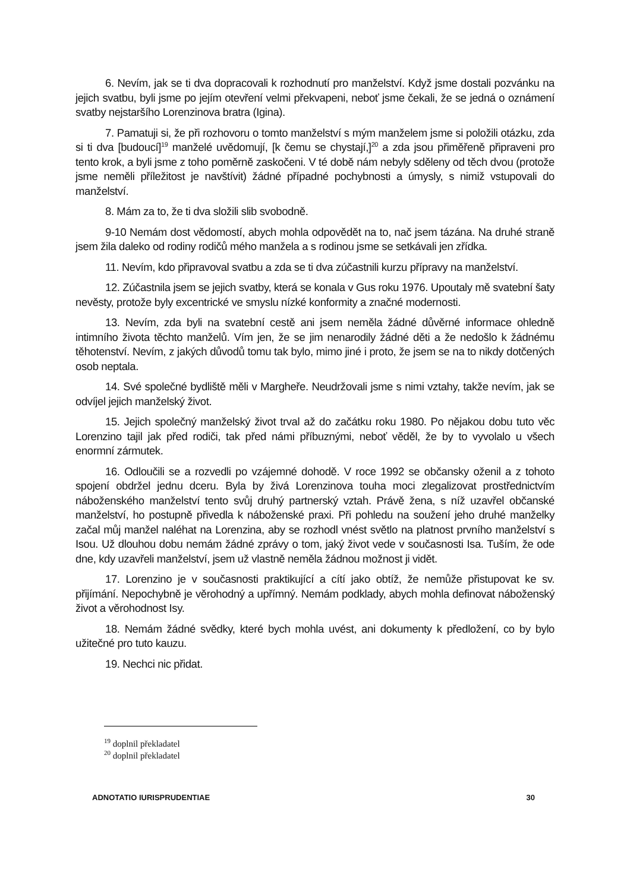6. Nevím, jak se ti dva dopracovali k rozhodnutí pro manželství. Když jsme dostali pozvánku na jejich svatbu, byli jsme po jejím otevření velmi překvapeni, neboť jsme čekali, že se jedná o oznámení svatby nejstaršího Lorenzinova bratra (Igina).
7. Pamatuji si, že při rozhovoru o tomto manželství s mým manželem jsme si položili otázku, zda si ti dva [budoucí]<sup>19</sup> manželé uvědomují, [k čemu se chystají,]<sup>20</sup> a zda jsou přiměřeně připraveni pro tento krok, a byli jsme z toho poměrně zaskočeni. V té době nám nebyly sděleny od těch dvou (protože jsme neměli příležitost je navštívit) žádné případné pochybnosti a úmysly, s nimiž vstupovali do manželství.
8. Mám za to, že ti dva složili slib svobodně.
9-10 Nemám dost vědomostí, abych mohla odpovědět na to, nač jsem tázána. Na druhé straně jsem žila daleko od rodiny rodičů mého manžela a s rodinou jsme se setkávali jen zřídka.
11. Nevím, kdo připravoval svatbu a zda se ti dva zúčastnili kurzu přípravy na manželství.
12. Zúčastnila jsem se jejich svatby, která se konala v Gus roku 1976. Upoutaly mě svatební šaty nevěsty, protože byly excentrické ve smyslu nízké konformity a značné modernosti.
13. Nevím, zda byli na svatební cestě ani jsem neměla žádné důvěrné informace ohledně intimního života těchto manželů. Vím jen, že se jim nenarodily žádné děti a že nedošlo k žádnému těhotenství. Nevím, z jakých důvodů tomu tak bylo, mimo jiné i proto, že jsem se na to nikdy dotčených osob neptala.
14. Své společné bydliště měli v Margheře. Neudržovali jsme s nimi vztahy, takže nevím, jak se odvíjel jejich manželský život.
15. Jejich společný manželský život trval až do začátku roku 1980. Po nějakou dobu tuto věc Lorenzino tajil jak před rodiči, tak před námi příbuznými, neboť věděl, že by to vyvolalo u všech enormní zármutek.
16. Odloučili se a rozvedli po vzájemné dohodě. V roce 1992 se občansky oženil a z tohoto spojení obdržel jednu dceru. Byla by živá Lorenzinova touha moci zlegalizovat prostřednictvím náboženského manželství tento svůj druhý partnerský vztah. Právě žena, s níž uzavřel občanské manželství, ho postupně přivedla k náboženské praxi. Při pohledu na soužení jeho druhé manželky začal můj manžel naléhat na Lorenzina, aby se rozhodl vnést světlo na platnost prvního manželství s Isou. Už dlouhou dobu nemám žádné zprávy o tom, jaký život vede v současnosti Isa. Tuším, že ode dne, kdy uzavřeli manželství, jsem už vlastně neměla žádnou možnost ji vidět.
17. Lorenzino je v současnosti praktikující a cítí jako obtíž, že nemůže přistupovat ke sv. přijímání. Nepochybně je věrohodný a upřímný. Nemám podklady, abych mohla definovat náboženský život a věrohodnost Isy.
18. Nemám žádné svědky, které bych mohla uvést, ani dokumenty k předložení, co by bylo užitečné pro tuto kauzu.
19. Nechci nic přidat.
<sup>19</sup> doplnil překladatel
<sup>20</sup> doplnil překladatel
ADNOTATIO IURISPRUDENTIAE 30